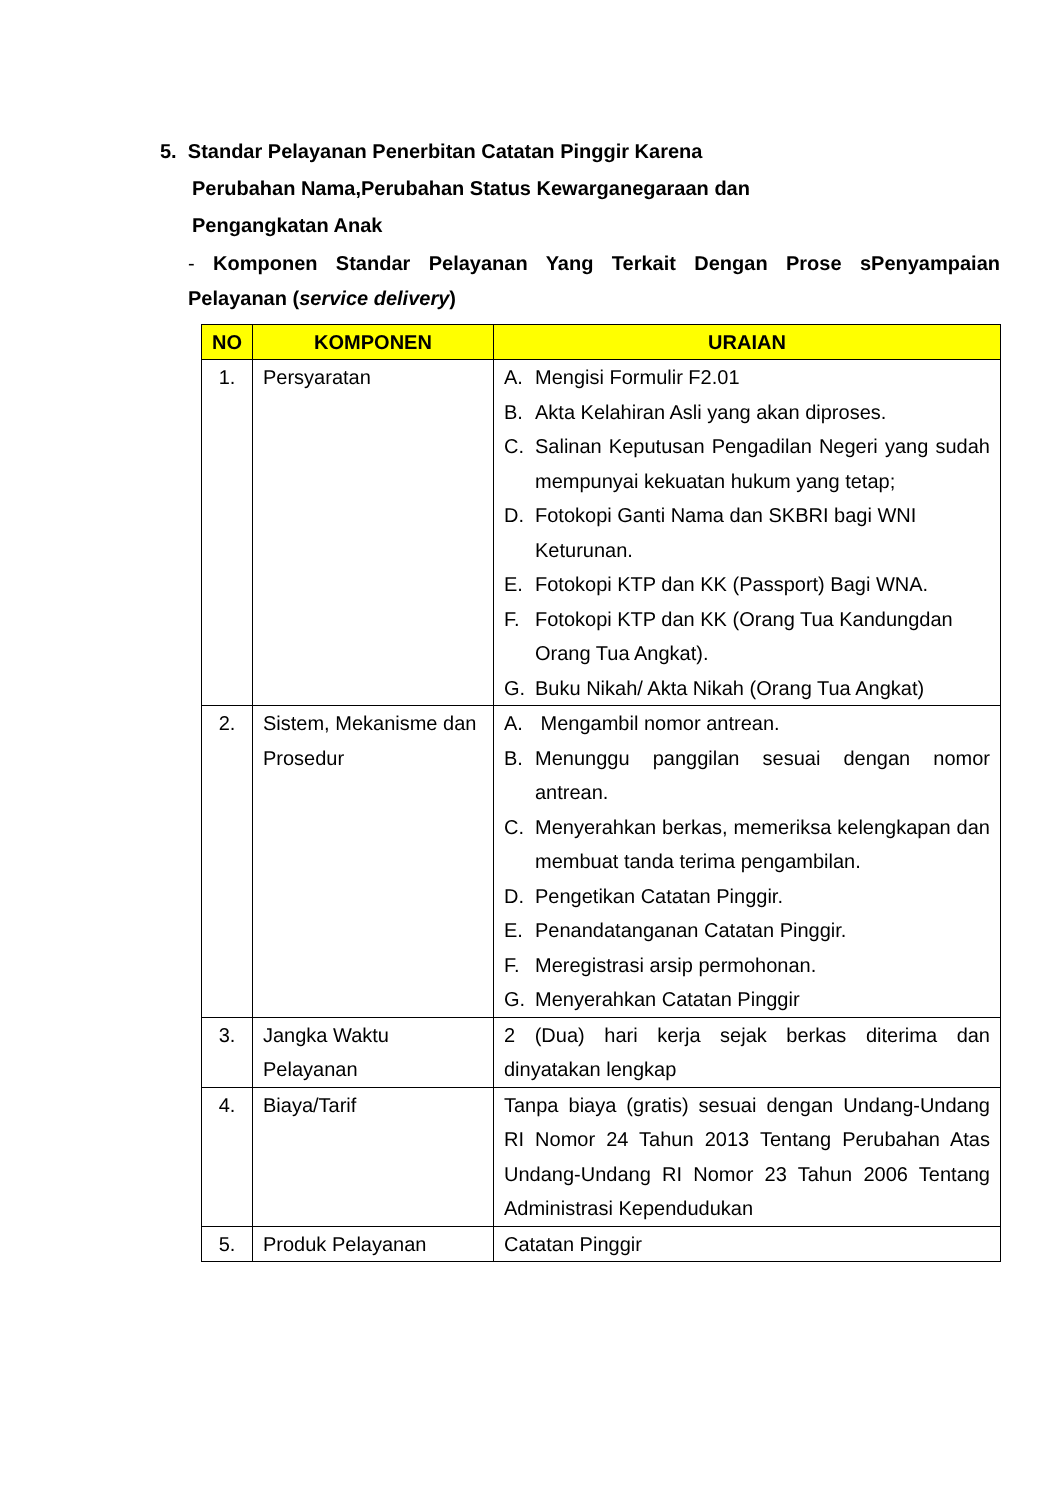5. Standar Pelayanan Penerbitan Catatan Pinggir Karena
Perubahan Nama,Perubahan Status Kewarganegaraan dan
Pengangkatan Anak
- Komponen Standar Pelayanan Yang Terkait Dengan Prose sPenyampaian Pelayanan (service delivery)
| NO | KOMPONEN | URAIAN |
| --- | --- | --- |
| 1. | Persyaratan | A. Mengisi Formulir F2.01 B. Akta Kelahiran Asli yang akan diproses. C. Salinan Keputusan Pengadilan Negeri yang sudah mempunyai kekuatan hukum yang tetap; D. Fotokopi Ganti Nama dan SKBRI bagi WNI Keturunan. E. Fotokopi KTP dan KK (Passport) Bagi WNA. F. Fotokopi KTP dan KK (Orang Tua Kandungdan Orang Tua Angkat). G. Buku Nikah/ Akta Nikah (Orang Tua Angkat) |
| 2. | Sistem, Mekanisme dan Prosedur | A. Mengambil nomor antrean. B. Menunggu panggilan sesuai dengan nomor antrean. C. Menyerahkan berkas, memeriksa kelengkapan dan membuat tanda terima pengambilan. D. Pengetikan Catatan Pinggir. E. Penandatanganan Catatan Pinggir. F. Meregistrasi arsip permohonan. G. Menyerahkan Catatan Pinggir |
| 3. | Jangka Waktu Pelayanan | 2 (Dua) hari kerja sejak berkas diterima dan dinyatakan lengkap |
| 4. | Biaya/Tarif | Tanpa biaya (gratis) sesuai dengan Undang-Undang RI Nomor 24 Tahun 2013 Tentang Perubahan Atas Undang-Undang RI Nomor 23 Tahun 2006 Tentang Administrasi Kependudukan |
| 5. | Produk Pelayanan | Catatan Pinggir |